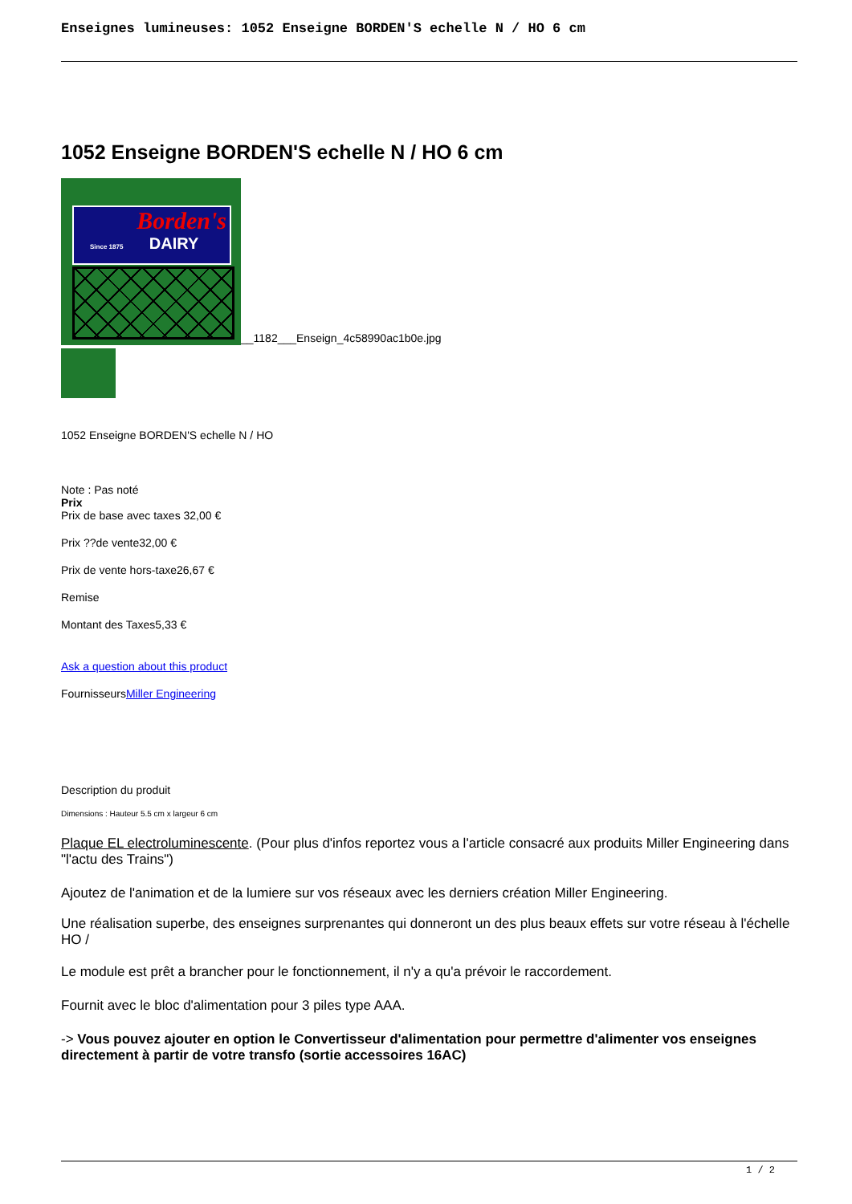Enseignes lumineuses: 1052 Enseigne BORDEN'S echelle N / HO 6 cm
1052 Enseigne BORDEN'S echelle N / HO 6 cm
Borden's
Since 1875
DAIRY
__1182___Enseign_4c58990ac1b0e.jpg
1052 Enseigne BORDEN'S echelle N / HO
Note : Pas noté
Prix
Prix de base avec taxes 32,00 €
Prix ??de vente32,00 €
Prix de vente hors-taxe26,67 €
Remise
Montant des Taxes5,33 €
Ask a question about this product
FournisseursMiller Engineering
Description du produit
Dimensions : Hauteur 5.5 cm x largeur 6 cm
Plaque EL electroluminescente. (Pour plus d'infos reportez vous a l'article consacré aux produits Miller Engineering dans "l'actu des Trains")
Ajoutez de l'animation et de la lumiere sur vos réseaux avec les derniers création Miller Engineering.
Une réalisation superbe, des enseignes surprenantes qui donneront un des plus beaux effets sur votre réseau à l'échelle HO /
Le module est prêt a brancher pour le fonctionnement, il n'y a qu'a prévoir le raccordement.
Fournit avec le bloc d'alimentation pour 3 piles type AAA.
-> Vous pouvez ajouter en option le Convertisseur d'alimentation pour permettre d'alimenter vos enseignes directement à partir de votre transfo (sortie accessoires 16AC)
1 / 2